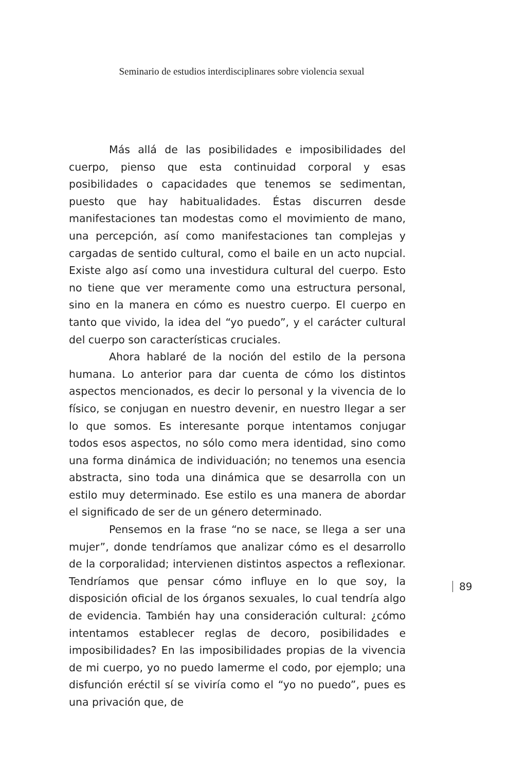Seminario de estudios interdisciplinares sobre violencia sexual
Más allá de las posibilidades e imposibilidades del cuerpo, pienso que esta continuidad corporal y esas posibilidades o capacidades que tenemos se sedimentan, puesto que hay habitualidades. Éstas discurren desde manifestaciones tan modestas como el movimiento de mano, una percepción, así como manifestaciones tan complejas y cargadas de sentido cultural, como el baile en un acto nupcial. Existe algo así como una investidura cultural del cuerpo. Esto no tiene que ver meramente como una estructura personal, sino en la manera en cómo es nuestro cuerpo. El cuerpo en tanto que vivido, la idea del “yo puedo”, y el carácter cultural del cuerpo son características cruciales.
Ahora hablaré de la noción del estilo de la persona humana. Lo anterior para dar cuenta de cómo los distintos aspectos mencionados, es decir lo personal y la vivencia de lo físico, se conjugan en nuestro devenir, en nuestro llegar a ser lo que somos. Es interesante porque intentamos conjugar todos esos aspectos, no sólo como mera identidad, sino como una forma dinámica de individuación; no tenemos una esencia abstracta, sino toda una dinámica que se desarrolla con un estilo muy determinado. Ese estilo es una manera de abordar el significado de ser de un género determinado.
Pensemos en la frase “no se nace, se llega a ser una mujer”, donde tendríamos que analizar cómo es el desarrollo de la corporalidad; intervienen distintos aspectos a reflexionar. Tendríamos que pensar cómo influye en lo que soy, la disposición oficial de los órganos sexuales, lo cual tendría algo de evidencia. También hay una consideración cultural: ¿cómo intentamos establecer reglas de decoro, posibilidades e imposibilidades? En las imposibilidades propias de la vivencia de mi cuerpo, yo no puedo lamerme el codo, por ejemplo; una disfunción eréctil sí se viviría como el “yo no puedo”, pues es una privación que, de
89